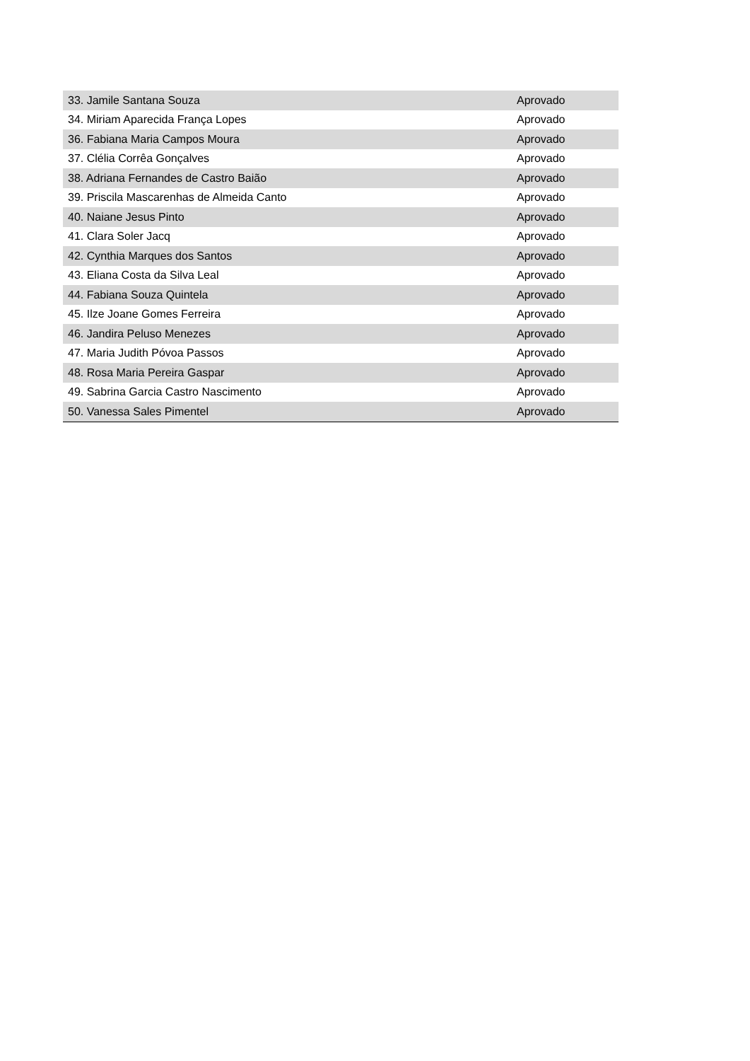| 33. Jamile Santana Souza | Aprovado |
| 34. Miriam Aparecida França Lopes | Aprovado |
| 36. Fabiana Maria Campos Moura | Aprovado |
| 37. Clélia Corrêa Gonçalves | Aprovado |
| 38. Adriana Fernandes de Castro Baião | Aprovado |
| 39. Priscila Mascarenhas de Almeida Canto | Aprovado |
| 40. Naiane Jesus Pinto | Aprovado |
| 41. Clara Soler Jacq | Aprovado |
| 42. Cynthia Marques dos Santos | Aprovado |
| 43. Eliana Costa da Silva Leal | Aprovado |
| 44. Fabiana Souza Quintela | Aprovado |
| 45. Ilze Joane Gomes Ferreira | Aprovado |
| 46. Jandira Peluso Menezes | Aprovado |
| 47. Maria Judith Póvoa Passos | Aprovado |
| 48. Rosa Maria Pereira Gaspar | Aprovado |
| 49. Sabrina Garcia Castro Nascimento | Aprovado |
| 50. Vanessa Sales Pimentel | Aprovado |